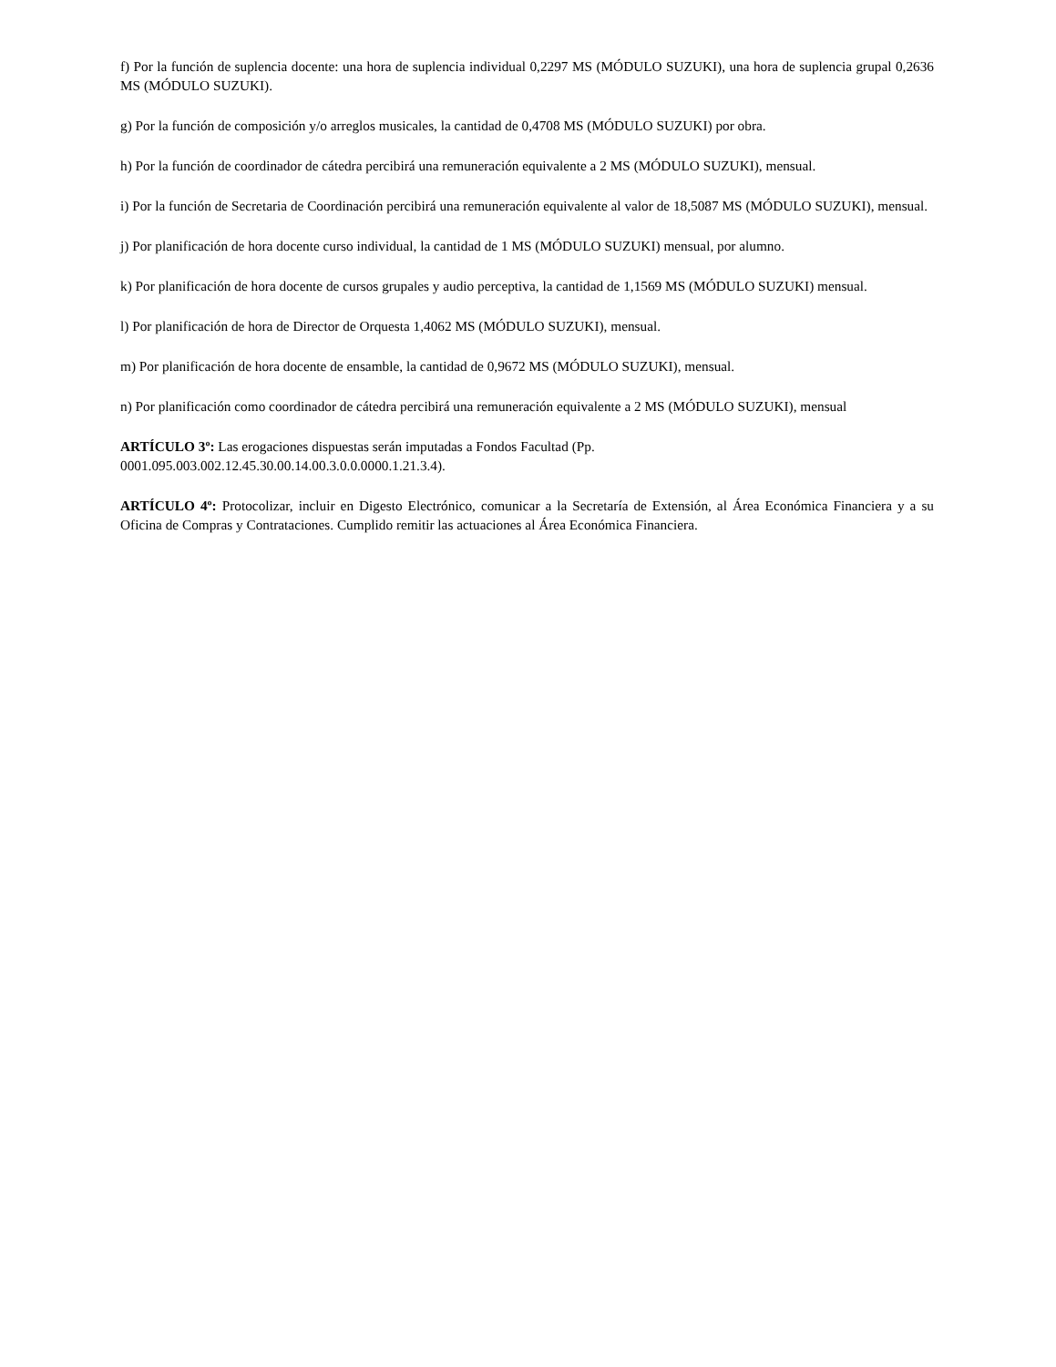f) Por la función de suplencia docente: una hora de suplencia individual 0,2297 MS (MÓDULO SUZUKI), una hora de suplencia grupal 0,2636 MS (MÓDULO SUZUKI).
g) Por la función de composición y/o arreglos musicales, la cantidad de 0,4708 MS (MÓDULO SUZUKI) por obra.
h) Por la función de coordinador de cátedra percibirá una remuneración equivalente a 2 MS (MÓDULO SUZUKI), mensual.
i) Por la función de Secretaria de Coordinación percibirá una remuneración equivalente al valor de 18,5087 MS (MÓDULO SUZUKI), mensual.
j) Por planificación de hora docente curso individual, la cantidad de 1 MS (MÓDULO SUZUKI) mensual, por alumno.
k) Por planificación de hora docente de cursos grupales y audio perceptiva, la cantidad de 1,1569 MS (MÓDULO SUZUKI) mensual.
l) Por planificación de hora de Director de Orquesta 1,4062 MS (MÓDULO SUZUKI), mensual.
m) Por planificación de hora docente de ensamble, la cantidad de 0,9672 MS (MÓDULO SUZUKI), mensual.
n) Por planificación como coordinador de cátedra percibirá una remuneración equivalente a 2 MS (MÓDULO SUZUKI), mensual
ARTÍCULO 3º: Las erogaciones dispuestas serán imputadas a Fondos Facultad (Pp.
0001.095.003.002.12.45.30.00.14.00.3.0.0.0000.1.21.3.4).
ARTÍCULO 4º: Protocolizar, incluir en Digesto Electrónico, comunicar a la Secretaría de Extensión, al Área Económica Financiera y a su Oficina de Compras y Contrataciones. Cumplido remitir las actuaciones al Área Económica Financiera.